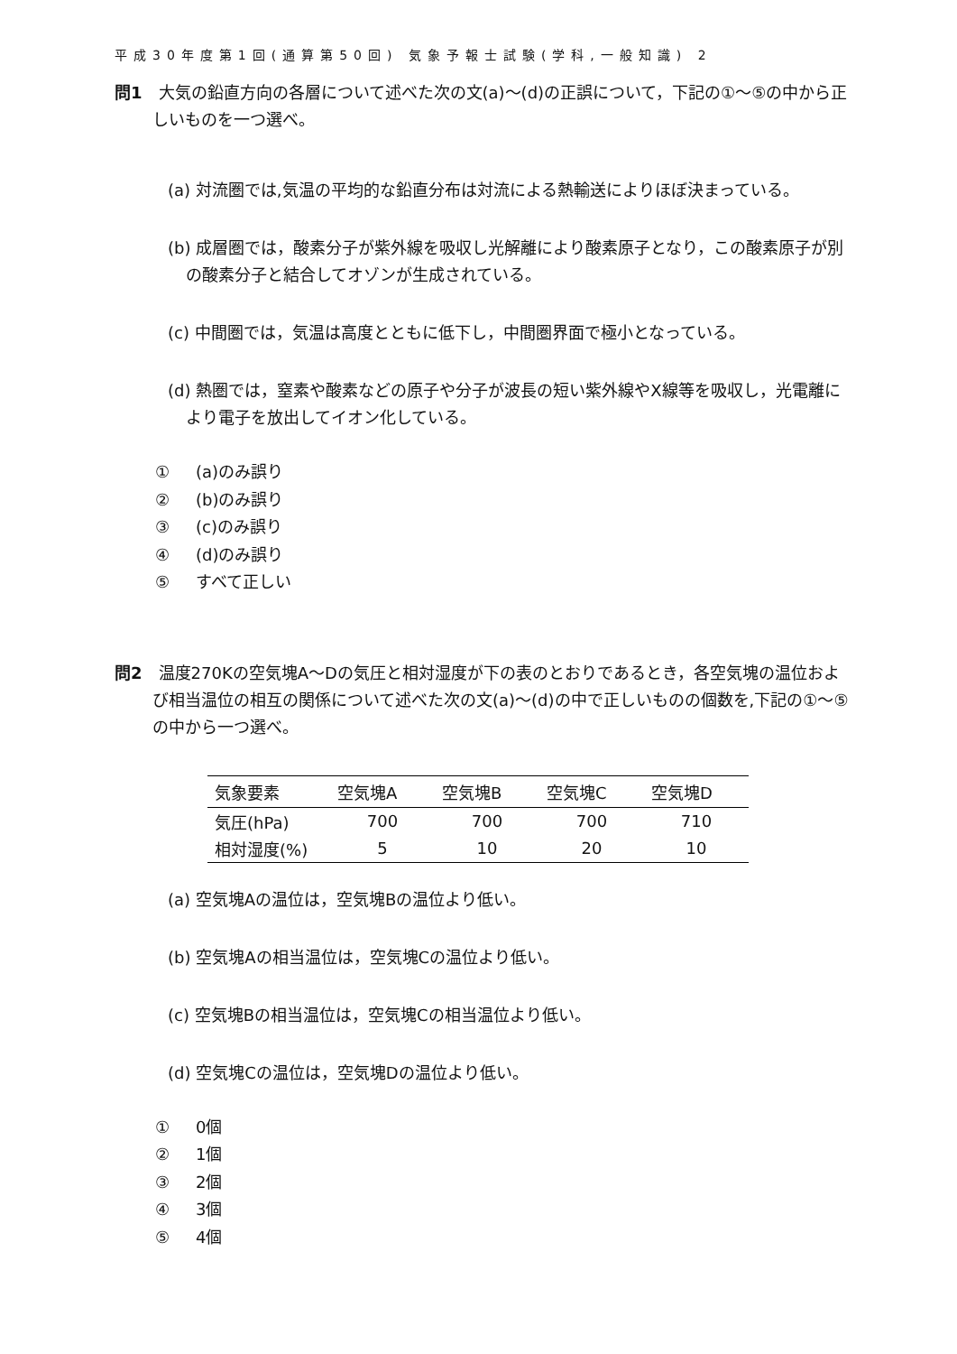平成30年度第1回(通算第50回) 気象予報士試験(学科,一般知識) 2
問1 大気の鉛直方向の各層について述べた次の文(a)〜(d)の正誤について，下記の①〜⑤の中から正しいものを一つ選べ。
(a) 対流圏では,気温の平均的な鉛直分布は対流による熱輸送によりほぼ決まっている。
(b) 成層圏では，酸素分子が紫外線を吸収し光解離により酸素原子となり，この酸素原子が別の酸素分子と結合してオゾンが生成されている。
(c) 中間圏では，気温は高度とともに低下し，中間圏界面で極小となっている。
(d) 熱圏では，窒素や酸素などの原子や分子が波長の短い紫外線やX線等を吸収し，光電離により電子を放出してイオン化している。
① (a)のみ誤り
② (b)のみ誤り
③ (c)のみ誤り
④ (d)のみ誤り
⑤ すべて正しい
問2 温度270Kの空気塊A〜Dの気圧と相対湿度が下の表のとおりであるとき，各空気塊の温位および相当温位の相互の関係について述べた次の文(a)〜(d)の中で正しいものの個数を,下記の①〜⑤の中から一つ選べ。
| 気象要素 | 空気塊A | 空気塊B | 空気塊C | 空気塊D |
| --- | --- | --- | --- | --- |
| 気圧(hPa) | 700 | 700 | 700 | 710 |
| 相対湿度(%) | 5 | 10 | 20 | 10 |
(a) 空気塊Aの温位は，空気塊Bの温位より低い。
(b) 空気塊Aの相当温位は，空気塊Cの温位より低い。
(c) 空気塊Bの相当温位は，空気塊Cの相当温位より低い。
(d) 空気塊Cの温位は，空気塊Dの温位より低い。
① 0個
② 1個
③ 2個
④ 3個
⑤ 4個